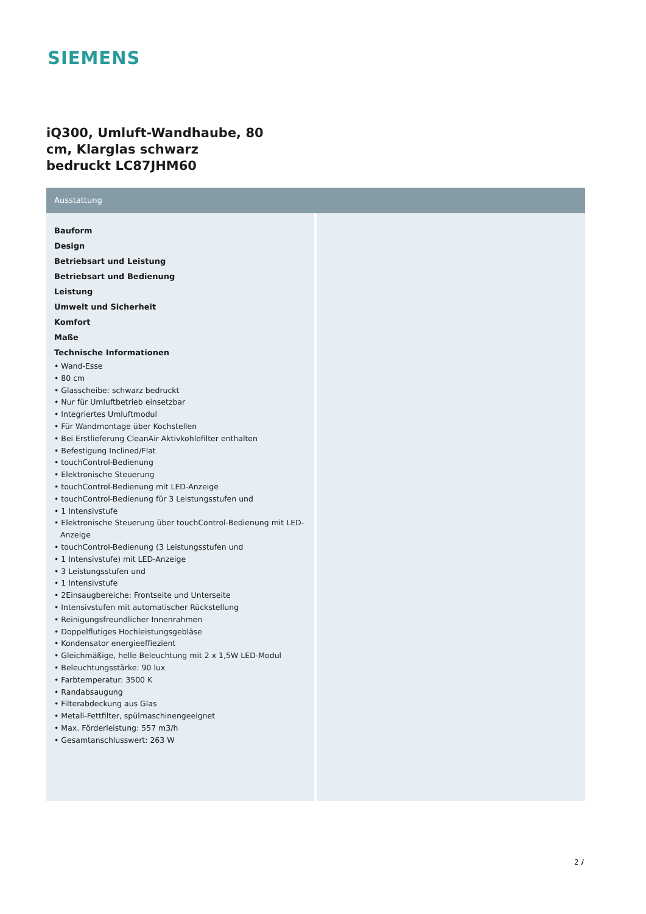SIEMENS
iQ300, Umluft-Wandhaube, 80 cm, Klarglas schwarz bedruckt LC87JHM60
Ausstattung
Bauform
Design
Betriebsart und Leistung
Betriebsart und Bedienung
Leistung
Umwelt und Sicherheit
Komfort
Maße
Technische Informationen
• Wand-Esse
• 80 cm
• Glasscheibe: schwarz bedruckt
• Nur für Umluftbetrieb einsetzbar
• Integriertes Umluftmodul
• Für Wandmontage über Kochstellen
• Bei Erstlieferung CleanAir Aktivkohlefilter enthalten
• Befestigung Inclined/Flat
• touchControl-Bedienung
• Elektronische Steuerung
• touchControl-Bedienung mit LED-Anzeige
• touchControl-Bedienung für 3 Leistungsstufen und
• 1 Intensivstufe
• Elektronische Steuerung über touchControl-Bedienung mit LED-Anzeige
• touchControl-Bedienung (3 Leistungsstufen und
• 1 Intensivstufe) mit LED-Anzeige
• 3 Leistungsstufen und
• 1 Intensivstufe
• 2Einsaugbereiche: Frontseite und Unterseite
• Intensivstufen mit automatischer Rückstellung
• Reinigungsfreundlicher Innenrahmen
• Doppelflutiges Hochleistungsgebläse
• Kondensator energieeffiezient
• Gleichmäßige, helle Beleuchtung mit 2 x 1,5W LED-Modul
• Beleuchtungsstärke: 90 lux
• Farbtemperatur: 3500 K
• Randabsaugung
• Filterabdeckung aus Glas
• Metall-Fettfilter, spülmaschinengeeignet
• Max. Förderleistung: 557 m3/h
• Gesamtanschlusswert: 263 W
2 /